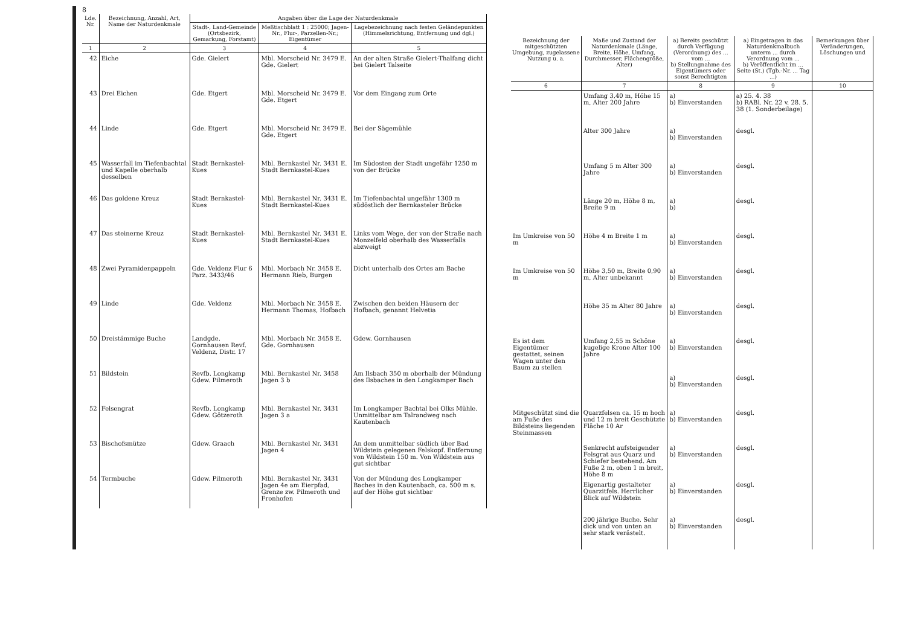8
| Lde. Nr. | Bezeichnung, Anzahl, Art, Name der Naturdenkmale | Angaben über die Lage der Naturdenkmale | | |
| --- | --- | --- | --- | --- |
| | | Stadt-, Land-Gemeinde (Ortsbezirk, Gemarkung, Forstamt) | Meßtischblatt 1 : 25000; Jagen-Nr., Flur-, Parzellen-Nr.; Eigentümer | Lagebezeichnung nach festen Geländepunkten (Himmelsrichtung, Entfernung und dgl.) |
| 1 | 2 | 3 | 4 | 5 |
| 42 | Eiche | Gde. Gielert | Mbl. Morscheid Nr. 3479 E. Gde. Gielert | An der alten Straße Gielert-Thalfang dicht bei Gielert Talseite |
| 43 | Drei Eichen | Gde. Etgert | Mbl. Morscheid Nr. 3479 E. Gde. Etgert | Vor dem Eingang zum Orte |
| 44 | Linde | Gde. Etgert | Mbl. Morscheid Nr. 3479 E. Gde. Etgert | Bei der Sägemühle |
| 45 | Wasserfall im Tiefenbachtal und Kapelle oberhalb desselben | Stadt Bernkastel-Kues | Mbl. Bernkastel Nr. 3431 E. Stadt Bernkastel-Kues | Im Südosten der Stadt ungefähr 1250 m von der Brücke |
| 46 | Das goldene Kreuz | Stadt Bernkastel-Kues | Mbl. Bernkastel Nr. 3431 E. Stadt Bernkastel-Kues | Im Tiefenbachtal ungefähr 1300 m südöstlich der Bernkasteler Brücke |
| 47 | Das steinerne Kreuz | Stadt Bernkastel-Kues | Mbl. Bernkastel Nr. 3431 E. Stadt Bernkastel-Kues | Links vom Wege, der von der Straße nach Monzelfeld oberhalb des Wasserfalls abzweigt |
| 48 | Zwei Pyramidenpappeln | Gde. Veldenz Flur 6 Parz. 3433/46 | Mbl. Morbach Nr. 3458 E. Hermann Rieb, Burgen | Dicht unterhalb des Ortes am Bache |
| 49 | Linde | Gde. Veldenz | Mbl. Morbach Nr. 3458 E. Hermann Thomas, Hofbach | Zwischen den beiden Häusern der Hofbach, genannt Helvetia |
| 50 | Dreistämmige Buche | Landgde. Gornhausen Revf. Veldenz, Distr. 17 | Mbl. Morbach Nr. 3458 E. Gde. Gornhausen | Gdew. Gornhausen |
| 51 | Bildstein | Revfb. Longkamp Gdew. Pilmeroth | Mbl. Bernkastel Nr. 3458 Jagen 3 b | Am Ilsbach 350 m oberhalb der Mündung des Ilsbaches in den Longkamper Bach |
| 52 | Felsengrat | Revfb. Longkamp Gdew. Götzeroth | Mbl. Bernkastel Nr. 3431 Jagen 3 a | Im Longkamper Bachtal bei Olks Mühle. Unmittelbar am Talrandweg nach Kautenbach |
| 53 | Bischofsmütze | Gdew. Graach | Mbl. Bernkastel Nr. 3431 Jagen 4 | An dem unmittelbar südlich über Bad Wildstein gelegenen Felskopf. Entfernung von Wildstein 150 m. Von Wildstein aus gut sichtbar |
| 54 | Termbuche | Gdew. Pilmeroth | Mbl. Bernkastel Nr. 3431 Jagen 4e am Eierpfad, Grenze zw. Pilmeroth und Fronhofen | Von der Mündung des Longkamper Baches in den Kautenbach, ca. 500 m s. auf der Höhe gut sichtbar |
| Bezeichnung der mitgeschützten Umgebung, zugelassene Nutzung u. a. | Maße und Zustand der Naturdenkmale (Länge, Breite, Höhe, Umfang, Durchmesser, Flächengröße, Alter) | a) Bereits geschützt durch Verfügung (Verordnung) des ... vom ... b) Stellungnahme des Eigentümers oder sonst Berechtigten | a) Eingetragen in das Naturdenkmalbuch unterm ... durch Verordnung vom ... b) Veröffentlicht im ... Seite (St.) (Tgb.-Nr. ... Tag ...) | Bemerkungen über Veränderungen, Löschungen und |
| --- | --- | --- | --- | --- |
| 6 | 7 | 8 | 9 | 10 |
| | Umfang 3,40 m, Höhe 15 m, Alter 200 Jahre | a) b) Einverstanden | a) 25. 4. 38 b) RABl. Nr. 22 v. 28. 5. 38 (1. Sonderbeilage) | |
| | Alter 300 Jahre | a) b) Einverstanden | desgl. | |
| | Umfang 5 m Alter 300 Jahre | a) b) Einverstanden | desgl. | |
| | Länge 20 m, Höhe 8 m, Breite 9 m | a) b) | desgl. | |
| Im Umkreise von 50 m | Höhe 4 m Breite 1 m | a) b) Einverstanden | desgl. | |
| Im Umkreise von 50 m | Höhe 3,50 m, Breite 0,90 m, Alter unbekannt | a) b) Einverstanden | desgl. | |
| | Höhe 35 m Alter 80 Jahre | a) b) Einverstanden | desgl. | |
| Es ist dem Eigentümer gestattet, seinen Wagen unter den Baum zu stellen | Umfang 2,55 m Schöne kugelige Krone Alter 100 Jahre | a) b) Einverstanden | desgl. | |
| | | a) b) Einverstanden | desgl. | |
| Mitgeschützt sind die am Fuße des Bildsteins liegenden Steinmassen | Quarzfelsen ca. 15 m hoch und 12 m breit Geschützte Fläche 10 Ar | a) b) Einverstanden | desgl. | |
| | Senkrecht aufsteigender Felsgrat aus Quarz und Schiefer bestehend. Am Fuße 2 m, oben 1 m breit, Höhe 8 m | a) b) Einverstanden | desgl. | |
| | Eigenartig gestalteter Quarzitfels. Herrlicher Blick auf Wildstein | a) b) Einverstanden | desgl. | |
| | 200 jährige Buche. Sehr dick und von unten an sehr stark verästelt. | a) b) Einverstanden | desgl. | |